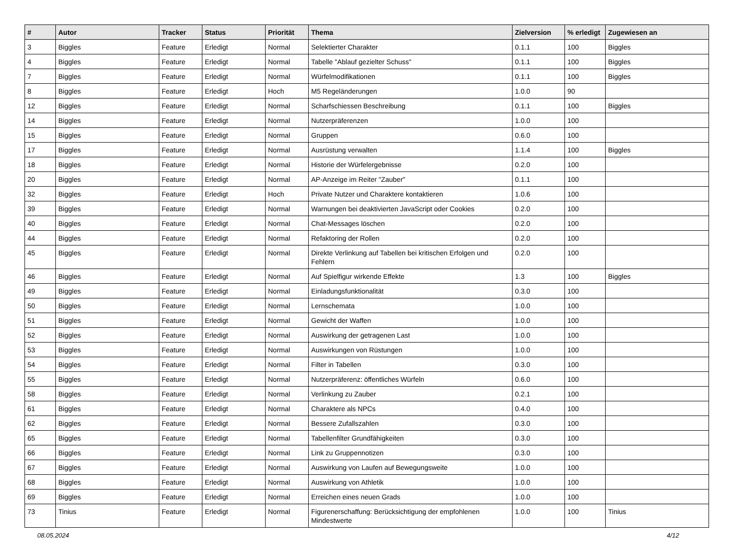| # | Autor | Tracker | Status | Priorität | Thema | Zielversion | % erledigt | Zugewiesen an |
| --- | --- | --- | --- | --- | --- | --- | --- | --- |
| 3 | Biggles | Feature | Erledigt | Normal | Selektierter Charakter | 0.1.1 | 100 | Biggles |
| 4 | Biggles | Feature | Erledigt | Normal | Tabelle "Ablauf gezielter Schuss" | 0.1.1 | 100 | Biggles |
| 7 | Biggles | Feature | Erledigt | Normal | Würfelmodifikationen | 0.1.1 | 100 | Biggles |
| 8 | Biggles | Feature | Erledigt | Hoch | M5 Regeländerungen | 1.0.0 | 90 | |
| 12 | Biggles | Feature | Erledigt | Normal | Scharfschiessen Beschreibung | 0.1.1 | 100 | Biggles |
| 14 | Biggles | Feature | Erledigt | Normal | Nutzerpräferenzen | 1.0.0 | 100 | |
| 15 | Biggles | Feature | Erledigt | Normal | Gruppen | 0.6.0 | 100 | |
| 17 | Biggles | Feature | Erledigt | Normal | Ausrüstung verwalten | 1.1.4 | 100 | Biggles |
| 18 | Biggles | Feature | Erledigt | Normal | Historie der Würfelergebnisse | 0.2.0 | 100 | |
| 20 | Biggles | Feature | Erledigt | Normal | AP-Anzeige im Reiter "Zauber" | 0.1.1 | 100 | |
| 32 | Biggles | Feature | Erledigt | Hoch | Private Nutzer und Charaktere kontaktieren | 1.0.6 | 100 | |
| 39 | Biggles | Feature | Erledigt | Normal | Warnungen bei deaktivierten JavaScript oder Cookies | 0.2.0 | 100 | |
| 40 | Biggles | Feature | Erledigt | Normal | Chat-Messages löschen | 0.2.0 | 100 | |
| 44 | Biggles | Feature | Erledigt | Normal | Refaktoring der Rollen | 0.2.0 | 100 | |
| 45 | Biggles | Feature | Erledigt | Normal | Direkte Verlinkung auf Tabellen bei kritischen Erfolgen und Fehlern | 0.2.0 | 100 | |
| 46 | Biggles | Feature | Erledigt | Normal | Auf Spielfigur wirkende Effekte | 1.3 | 100 | Biggles |
| 49 | Biggles | Feature | Erledigt | Normal | Einladungsfunktionalität | 0.3.0 | 100 | |
| 50 | Biggles | Feature | Erledigt | Normal | Lernschemata | 1.0.0 | 100 | |
| 51 | Biggles | Feature | Erledigt | Normal | Gewicht der Waffen | 1.0.0 | 100 | |
| 52 | Biggles | Feature | Erledigt | Normal | Auswirkung der getragenen Last | 1.0.0 | 100 | |
| 53 | Biggles | Feature | Erledigt | Normal | Auswirkungen von Rüstungen | 1.0.0 | 100 | |
| 54 | Biggles | Feature | Erledigt | Normal | Filter in Tabellen | 0.3.0 | 100 | |
| 55 | Biggles | Feature | Erledigt | Normal | Nutzerpräferenz: öffentliches Würfeln | 0.6.0 | 100 | |
| 58 | Biggles | Feature | Erledigt | Normal | Verlinkung zu Zauber | 0.2.1 | 100 | |
| 61 | Biggles | Feature | Erledigt | Normal | Charaktere als NPCs | 0.4.0 | 100 | |
| 62 | Biggles | Feature | Erledigt | Normal | Bessere Zufallszahlen | 0.3.0 | 100 | |
| 65 | Biggles | Feature | Erledigt | Normal | Tabellenfilter Grundfähigkeiten | 0.3.0 | 100 | |
| 66 | Biggles | Feature | Erledigt | Normal | Link zu Gruppennotizen | 0.3.0 | 100 | |
| 67 | Biggles | Feature | Erledigt | Normal | Auswirkung von Laufen auf Bewegungsweite | 1.0.0 | 100 | |
| 68 | Biggles | Feature | Erledigt | Normal | Auswirkung von Athletik | 1.0.0 | 100 | |
| 69 | Biggles | Feature | Erledigt | Normal | Erreichen eines neuen Grads | 1.0.0 | 100 | |
| 73 | Tinius | Feature | Erledigt | Normal | Figurenerschaffung: Berücksichtigung der empfohlenen Mindestwerte | 1.0.0 | 100 | Tinius |
08.05.2024 4/12